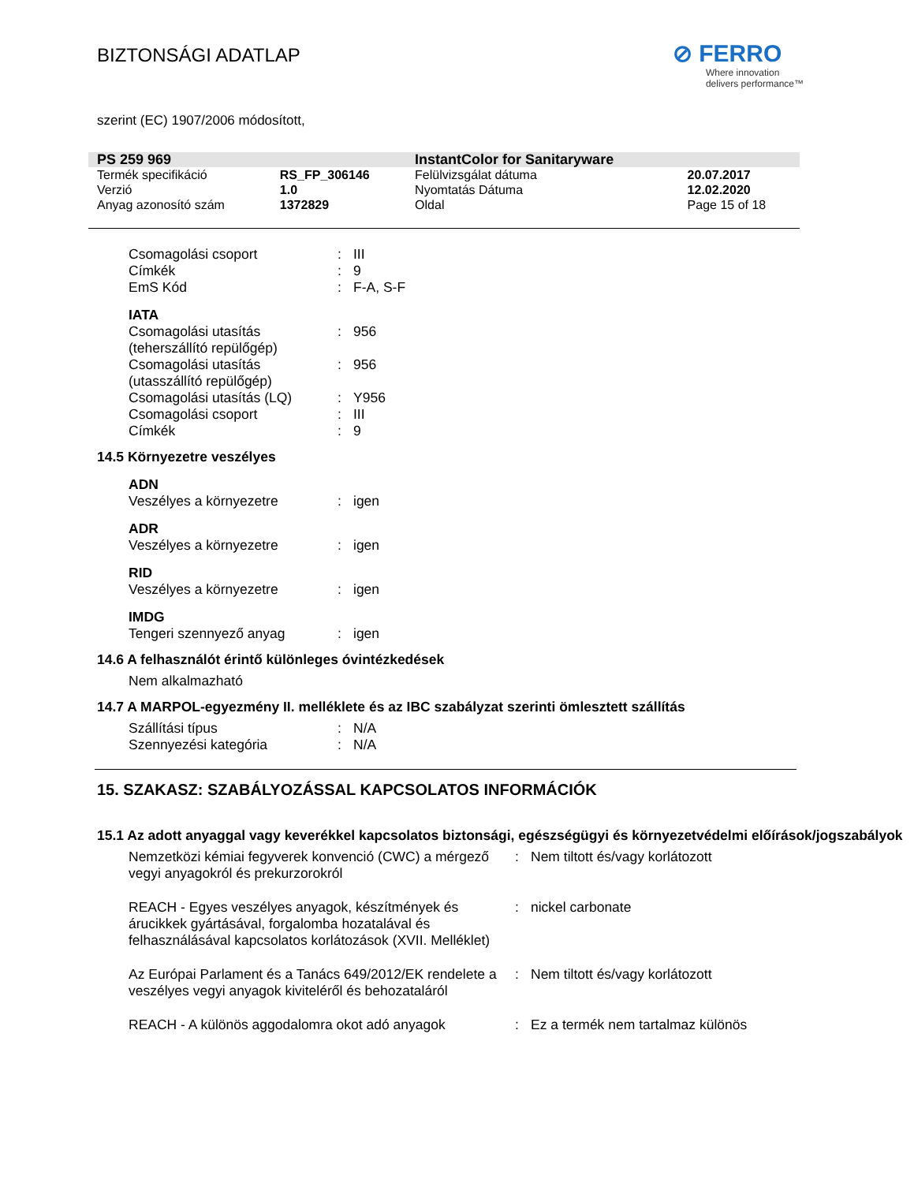BIZTONSÁGI ADATLAP
⊘ FERRO
Where innovation
delivers performance™
szerint (EC) 1907/2006 módosított,
| PS 259 969 | | InstantColor for Sanitaryware | |
| Termék specifikáció | RS_FP_306146 | Felülvizsgálat dátuma | 20.07.2017 |
| Verzió | 1.0 | Nyomtatás Dátuma | 12.02.2020 |
| Anyag azonosító szám | 1372829 | Oldal | Page 15 of 18 |
| Csomagolási csoport | : | III |
| Címkék | : | 9 |
| EmS Kód | : | F-A, S-F |
IATA
| Csomagolási utasítás (teherszállító repülőgép) | : | 956 |
| Csomagolási utasítás (utasszállító repülőgép) | : | 956 |
| Csomagolási utasítás (LQ) | : | Y956 |
| Csomagolási csoport | : | III |
| Címkék | : | 9 |
14.5 Környezetre veszélyes
ADN
| Veszélyes a környezetre | : | igen |
ADR
| Veszélyes a környezetre | : | igen |
RID
| Veszélyes a környezetre | : | igen |
IMDG
| Tengeri szennyező anyag | : | igen |
14.6 A felhasználót érintő különleges óvintézkedések
Nem alkalmazható
14.7 A MARPOL-egyezmény II. melléklete és az IBC szabályzat szerinti ömlesztett szállítás
| Szállítási típus | : | N/A |
| Szennyezési kategória | : | N/A |
15. SZAKASZ: SZABÁLYOZÁSSAL KAPCSOLATOS INFORMÁCIÓK
15.1 Az adott anyaggal vagy keverékkel kapcsolatos biztonsági, egészségügyi és környezetvédelmi előírások/jogszabályok
| Nemzetközi kémiai fegyverek konvenció (CWC) a mérgező vegyi anyagokról és prekurzorokról | : | Nem tiltott és/vagy korlátozott |
| REACH - Egyes veszélyes anyagok, készítmények és árucikkek gyártásával, forgalomba hozatalával és felhasználásával kapcsolatos korlátozások (XVII. Melléklet) | : | nickel carbonate |
| Az Európai Parlament és a Tanács 649/2012/EK rendelete a veszélyes vegyi anyagok kiviteléről és behozataláról | : | Nem tiltott és/vagy korlátozott |
| REACH - A különös aggodalomra okot adó anyagok | : | Ez a termék nem tartalmaz különös |